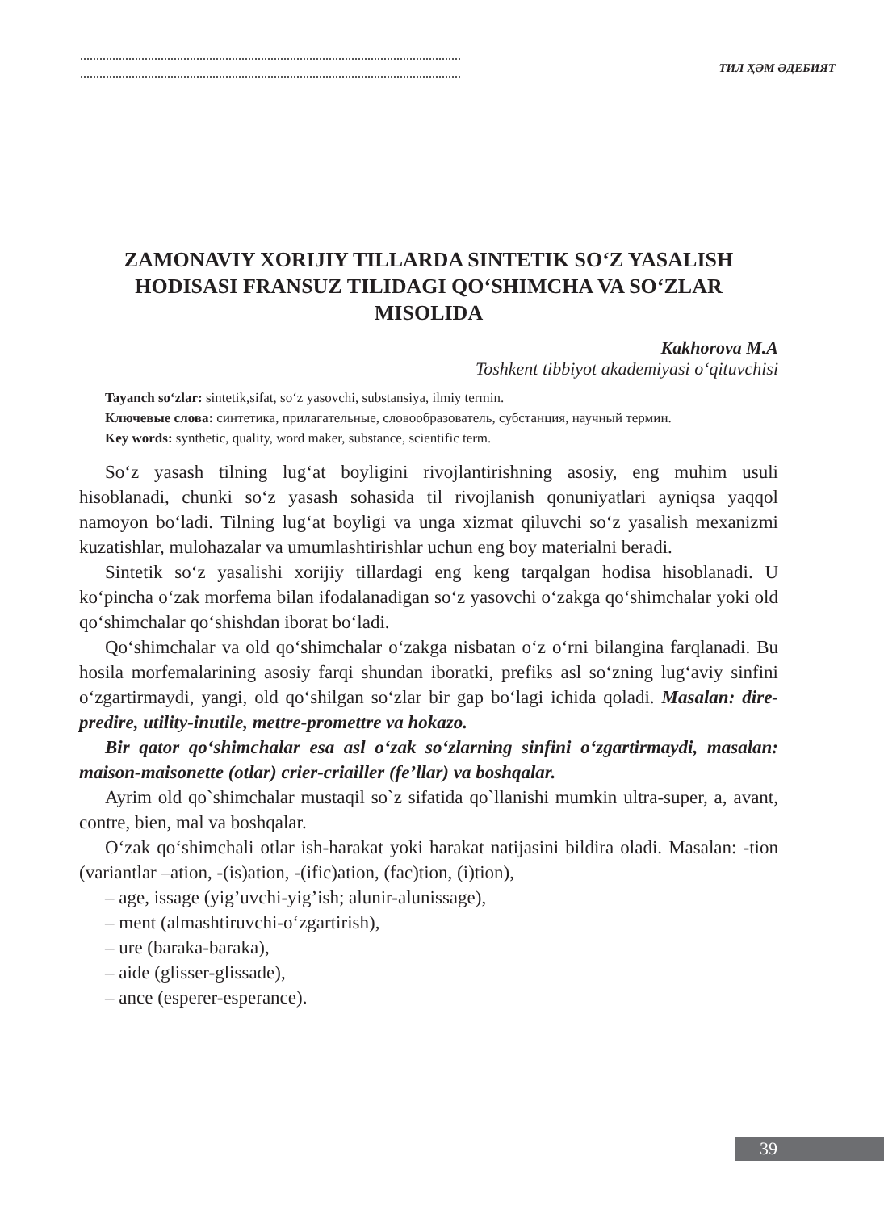ТИЛ ҲӘМ ӘДЕБИЯТ
ZAMONAVIY XORIJIY TILLARDA SINTETIK SO‘Z YASALISH HODISASI FRANSUZ TILIDAGI QO‘SHIMCHA VA SO‘ZLAR MISOLIDA
Kakhorova M.A
Toshkent tibbiyot akademiyasi o‘qituvchisi
Tayanch so‘zlar: sintetik,sifat, so‘z yasovchi, substansiya, ilmiy termin.
Ключевые слова: синтетика, прилагательные, словообразователь, субстанция, научный термин.
Key words: synthetic, quality, word maker, substance, scientific term.
So‘z yasash tilning lug‘at boyligini rivojlantirishning asosiy, eng muhim usuli hisoblanadi, chunki so‘z yasash sohasida til rivojlanish qonuniyatlari ayniqsa yaqqol namoyon bo‘ladi. Tilning lug‘at boyligi va unga xizmat qiluvchi so‘z yasalish mexanizmi kuzatishlar, mulohazalar va umumlashtirishlar uchun eng boy materialni beradi.
Sintetik so‘z yasalishi xorijiy tillardagi eng keng tarqalgan hodisa hisoblanadi. U ko‘pincha o‘zak morfema bilan ifodalanadigan so‘z yasovchi o‘zakga qo‘shimchalar yoki old qo‘shimchalar qo‘shishdan iborat bo‘ladi.
Qo‘shimchalar va old qo‘shimchalar o‘zakga nisbatan o‘z o‘rni bilangina farqlanadi. Bu hosila morfemalarining asosiy farqi shundan iboratki, prefiks asl so‘zning lug‘aviy sinfini o‘zgartirmaydi, yangi, old qo‘shilgan so‘zlar bir gap bo‘lagi ichida qoladi. Masalan: dire-predire, utility-inutile, mettre-promettre va hokazo.
Bir qator qo‘shimchalar esa asl o‘zak so‘zlarning sinfini o‘zgartirmaydi, masalan: maison-maisonette (otlar) crier-criailler (fe’llar) va boshqalar.
Ayrim old qo`shimchalar mustaqil so`z sifatida qo`llanishi mumkin ultra-super, a, avant, contre, bien, mal va boshqalar.
O‘zak qo‘shimchali otlar ish-harakat yoki harakat natijasini bildira oladi. Masalan: -tion (variantlar –ation, -(is)ation, -(ific)ation, (fac)tion, (i)tion),
– age, issage (yig’uvchi-yig’ish; alunir-alunissage),
– ment (almashtiruvchi-o‘zgartirish),
– ure (baraka-baraka),
– aide (glisser-glissade),
– ance (esperer-esperance).
39